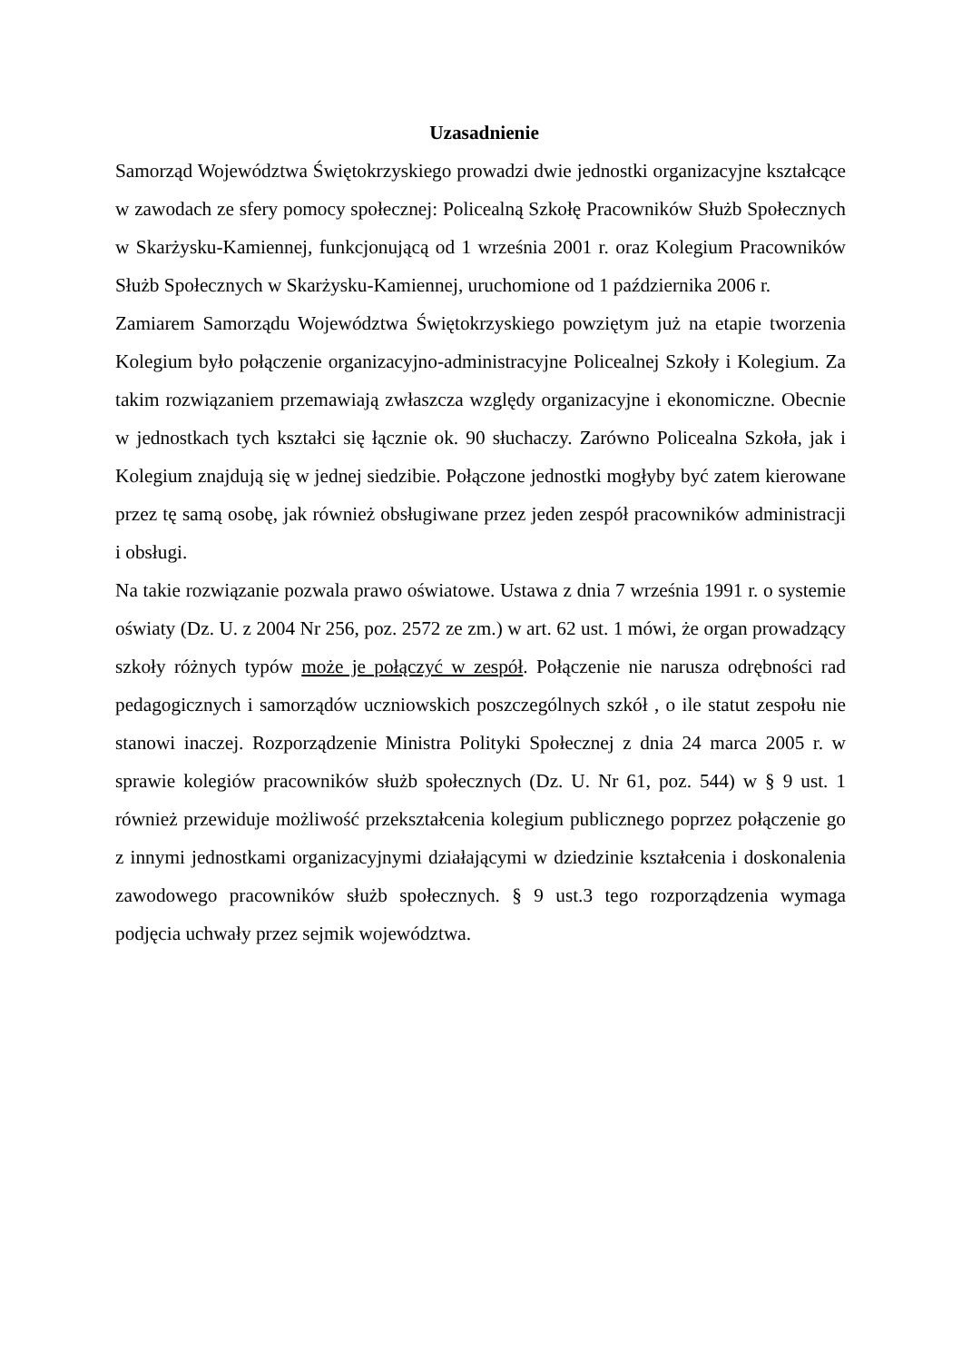Uzasadnienie
Samorząd Województwa Świętokrzyskiego prowadzi dwie jednostki organizacyjne kształcące w zawodach ze sfery pomocy społecznej: Policealną Szkołę Pracowników Służb Społecznych w Skarżysku-Kamiennej, funkcjonującą od 1 września 2001 r. oraz Kolegium Pracowników Służb Społecznych w Skarżysku-Kamiennej, uruchomione od 1 października 2006 r.
Zamiarem Samorządu Województwa Świętokrzyskiego powziętym już na etapie tworzenia Kolegium było połączenie organizacyjno-administracyjne Policealnej Szkoły i Kolegium. Za takim rozwiązaniem przemawiają zwłaszcza względy organizacyjne i ekonomiczne. Obecnie w jednostkach tych kształci się łącznie ok. 90 słuchaczy. Zarówno Policealna Szkoła, jak i Kolegium znajdują się w jednej siedzibie. Połączone jednostki mogłyby być zatem kierowane przez tę samą osobę, jak również obsługiwane przez jeden zespół pracowników administracji i obsługi.
Na takie rozwiązanie pozwala prawo oświatowe. Ustawa z dnia 7 września 1991 r. o systemie oświaty (Dz. U. z 2004 Nr 256, poz. 2572 ze zm.) w art. 62 ust. 1 mówi, że organ prowadzący szkoły różnych typów może je połączyć w zespół. Połączenie nie narusza odrębności rad pedagogicznych i samorządów uczniowskich poszczególnych szkół , o ile statut zespołu nie stanowi inaczej. Rozporządzenie Ministra Polityki Społecznej z dnia 24 marca 2005 r. w sprawie kolegiów pracowników służb społecznych (Dz. U. Nr 61, poz. 544) w § 9 ust. 1 również przewiduje możliwość przekształcenia kolegium publicznego poprzez połączenie go z innymi jednostkami organizacyjnymi działającymi w dziedzinie kształcenia i doskonalenia zawodowego pracowników służb społecznych. § 9 ust.3 tego rozporządzenia wymaga podjęcia uchwały przez sejmik województwa.